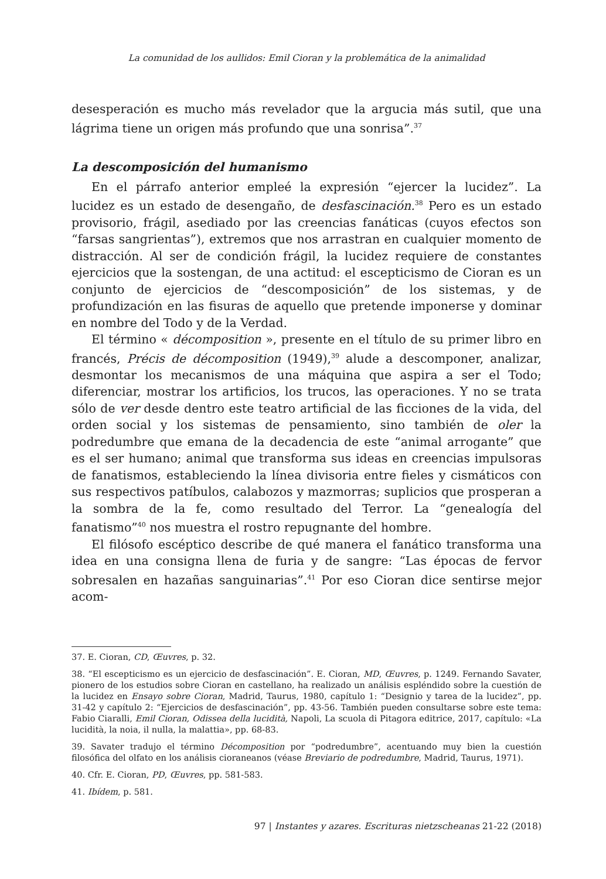La comunidad de los aullidos: Emil Cioran y la problemática de la animalidad
desesperación es mucho más revelador que la argucia más sutil, que una lágrima tiene un origen más profundo que una sonrisa”.<sup>37</sup>
La descomposición del humanismo
En el párrafo anterior empleé la expresión “ejercer la lucidez”. La lucidez es un estado de desengaño, de desfascinación.<sup>38</sup> Pero es un estado provisorio, frágil, asediado por las creencias fanáticas (cuyos efectos son “farsas sangrientas”), extremos que nos arrastran en cualquier momento de distracción. Al ser de condición frágil, la lucidez requiere de constantes ejercicios que la sostengan, de una actitud: el escepticismo de Cioran es un conjunto de ejercicios de “descomposición” de los sistemas, y de profundización en las fisuras de aquello que pretende imponerse y dominar en nombre del Todo y de la Verdad.
El término « décomposition », presente en el título de su primer libro en francés, Précis de décomposition (1949),<sup>39</sup> alude a descomponer, analizar, desmontar los mecanismos de una máquina que aspira a ser el Todo; diferenciar, mostrar los artificios, los trucos, las operaciones. Y no se trata sólo de ver desde dentro este teatro artificial de las ficciones de la vida, del orden social y los sistemas de pensamiento, sino también de oler la podredumbre que emana de la decadencia de este “animal arrogante” que es el ser humano; animal que transforma sus ideas en creencias impulsoras de fanatismos, estableciendo la línea divisoria entre fieles y cismáticos con sus respectivos patíbulos, calabozos y mazmorras; suplicios que prosperan a la sombra de la fe, como resultado del Terror. La “genealogía del fanatismo”<sup>40</sup> nos muestra el rostro repugnante del hombre.
El filósofo escéptico describe de qué manera el fanático transforma una idea en una consigna llena de furia y de sangre: “Las épocas de fervor sobresalen en hazañas sanguinarias”.<sup>41</sup> Por eso Cioran dice sentirse mejor acom-
37. E. Cioran, CD, Œuvres, p. 32.
38. “El escepticismo es un ejercicio de desfascinación”. E. Cioran, MD, Œuvres, p. 1249. Fernando Savater, pionero de los estudios sobre Cioran en castellano, ha realizado un análisis espléndido sobre la cuestión de la lucidez en Ensayo sobre Cioran, Madrid, Taurus, 1980, capítulo 1: “Designio y tarea de la lucidez”, pp. 31-42 y capítulo 2: “Ejercicios de desfascinación”, pp. 43-56. También pueden consultarse sobre este tema: Fabio Ciaralli, Emil Cioran, Odissea della lucidità, Napoli, La scuola di Pitagora editrice, 2017, capítulo: «La lucidità, la noia, il nulla, la malattia», pp. 68-83.
39. Savater tradujo el término Décomposition por “podredumbre”, acentuando muy bien la cuestión filosófica del olfato en los análisis cioraneanos (véase Breviario de podredumbre, Madrid, Taurus, 1971).
40. Cfr. E. Cioran, PD, Œuvres, pp. 581-583.
41. Ibídem, p. 581.
97 | Instantes y azares. Escrituras nietzscheanas 21-22 (2018)